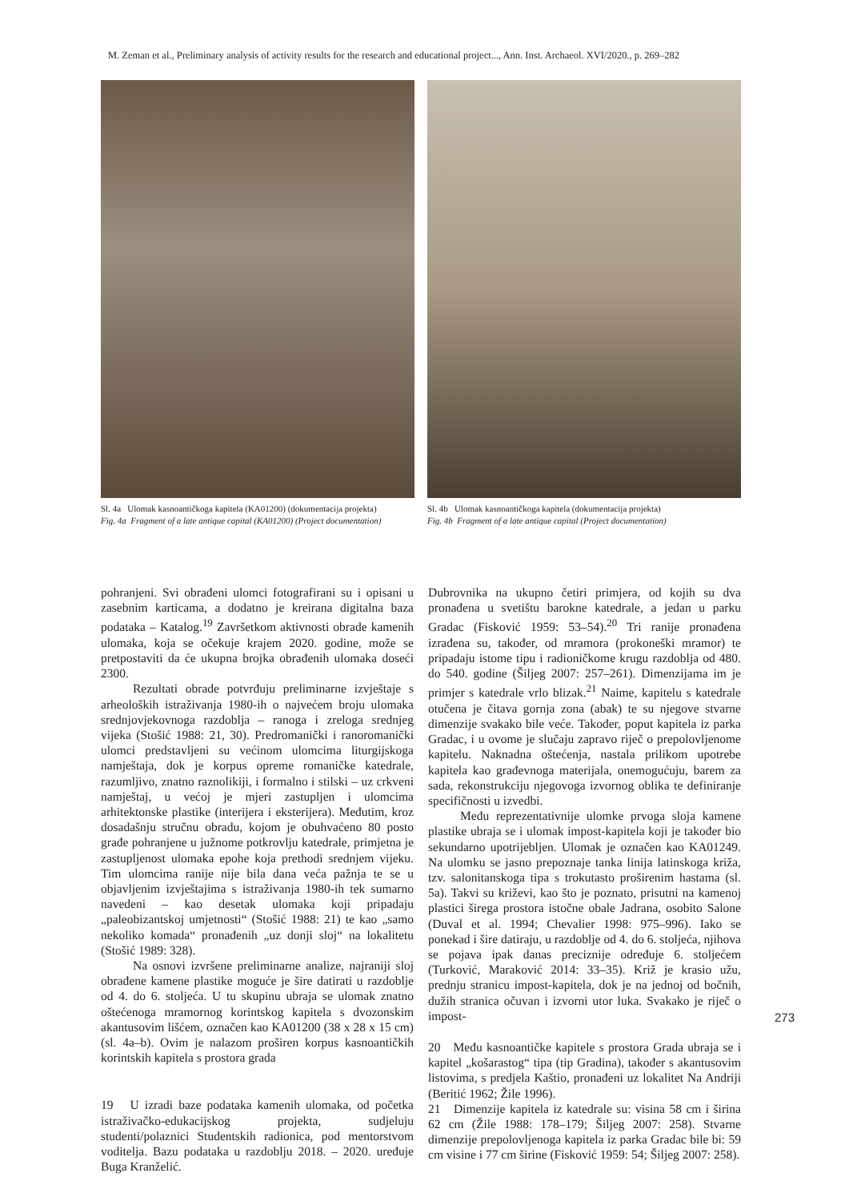M. Zeman et al., Preliminary analysis of activity results for the research and educational project..., Ann. Inst. Archaeol. XVI/2020., p. 269–282
Sl. 4a Ulomak kasnoantičkoga kapitela (KA01200) (dokumentacija projekta)
Fig. 4a Fragment of a late antique capital (KA01200) (Project documentation)
Sl. 4b Ulomak kasnoantičkoga kapitela (dokumentacija projekta)
Fig. 4b Fragment of a late antique capital (Project documentation)
pohranjeni. Svi obrađeni ulomci fotografirani su i opisani u zasebnim karticama, a dodatno je kreirana digitalna baza podataka – Katalog.<sup>19</sup> Završetkom aktivnosti obrade kamenih ulomaka, koja se očekuje krajem 2020. godine, može se pretpostaviti da će ukupna brojka obrađenih ulomaka doseći 2300.
Rezultati obrade potvrđuju preliminarne izvješta­je s arheoloških istraživanja 1980-ih o najvećem broju ulomaka srednjovjekovnoga razdoblja – ranoga i zreloga srednjeg vijeka (Stošić 1988: 21, 30). Predromanički i ranoromanički ulomci predstavljeni su većinom ulomcima liturgijskoga namještaja, dok je korpus opreme romaničke katedrale, razumljivo, znatno raznolikiji, i formalno i stilski – uz crkveni namještaj, u većoj je mjeri zastupljen i ulomcima arhitektonske plastike (interijera i eksterijera). Međutim, kroz dosadašnju stručnu obradu, kojom je obuhvaćeno 80 posto građe pohranjene u južnome potkrovlju katedrale, primjetna je zastupljenost ulomaka epohe koja prethodi srednjem vijeku. Tim ulomcima ranije nije bila dana veća pažnja te se u objavljenim izvještajima s istraživanja 1980-ih tek sumarno navedeni – kao desetak ulomaka koji pripadaju „paleobizantskoj umjetnosti“ (Stošić 1988: 21) te kao „samo nekoliko komada“ pronađenih „uz donji sloj“ na lokalitetu (Stošić 1989: 328).
Na osnovi izvršene preliminarne analize, najraniji sloj obrađene kamene plastike moguće je šire datirati u razdoblje od 4. do 6. stoljeća. U tu skupinu ubraja se ulomak znatno oštećenoga mramornog korintskog kapitela s dvozonskim akantusovim lišćem, označen kao KA01200 (38 x 28 x 15 cm) (sl. 4a–b). Ovim je nalazom proširen korpus kasnoantičkih korintskih kapitela s prostora grada
19 U izradi baze podataka kamenih ulomaka, od početka istraživačko-edukacijskog projekta, sudjeluju studenti/polaznici Studentskih radionica, pod mentorstvom voditelja. Bazu podataka u razdoblju 2018. – 2020. uređuje Buga Kranželić.
Dubrovnika na ukupno četiri primjera, od kojih su dva pronađena u svetištu barokne katedrale, a jedan u parku Gradac (Fisković 1959: 53–54).<sup>20</sup> Tri ranije pronađena izrađena su, također, od mramora (prokoneški mramor) te pripadaju istome tipu i radioničkome krugu razdoblja od 480. do 540. godine (Šiljeg 2007: 257–261). Dimenzijama im je primjer s katedrale vrlo blizak.<sup>21</sup> Naime, kapitelu s katedrale otučena je čitava gornja zona (abak) te su njegove stvarne dimenzije svakako bile veće. Također, poput kapitela iz parka Gradac, i u ovome je slučaju zapravo riječ o prepolovljenome kapitelu. Naknadna oštećenja, nastala prilikom upotrebe kapitela kao građevnoga materijala, onemogućuju, barem za sada, rekonstrukciju njegovoga izvornog oblika te definiranje specifičnosti u izvedbi.
Među reprezentativnije ulomke prvoga sloja kamene plastike ubraja se i ulomak impost-kapitela koji je također bio sekundarno upotrijebljen. Ulomak je označen kao KA01249. Na ulomku se jasno prepoznaje tanka linija latinskoga križa, tzv. salonitanskoga tipa s trokutasto proširenim hastama (sl. 5a). Takvi su križevi, kao što je poznato, prisutni na kamenoj plastici širega prostora istočne obale Jadrana, osobito Salone (Duval et al. 1994; Chevalier 1998: 975–996). Iako se ponekad i šire datiraju, u razdoblje od 4. do 6. stoljeća, njihova se pojava ipak danas preciznije određuje 6. stoljećem (Turković, Maraković 2014: 33–35). Križ je krasio užu, prednju stranicu impost-kapitela, dok je na jednoj od bočnih, dužih stranica očuvan i izvorni utor luka. Svakako je riječ o impost-
20 Među kasnoantičke kapitele s prostora Grada ubraja se i kapitel „košarastog“ tipa (tip Gradina), također s akantusovim listovima, s predjela Kaštio, pronađeni uz lokalitet Na Andriji (Beritić 1962; Žile 1996).
21 Dimenzije kapitela iz katedrale su: visina 58 cm i širina 62 cm (Žile 1988: 178–179; Šiljeg 2007: 258). Stvarne dimenzije prepolovljenoga kapitela iz parka Gradac bile bi: 59 cm visine i 77 cm širine (Fisković 1959: 54; Šiljeg 2007: 258).
273